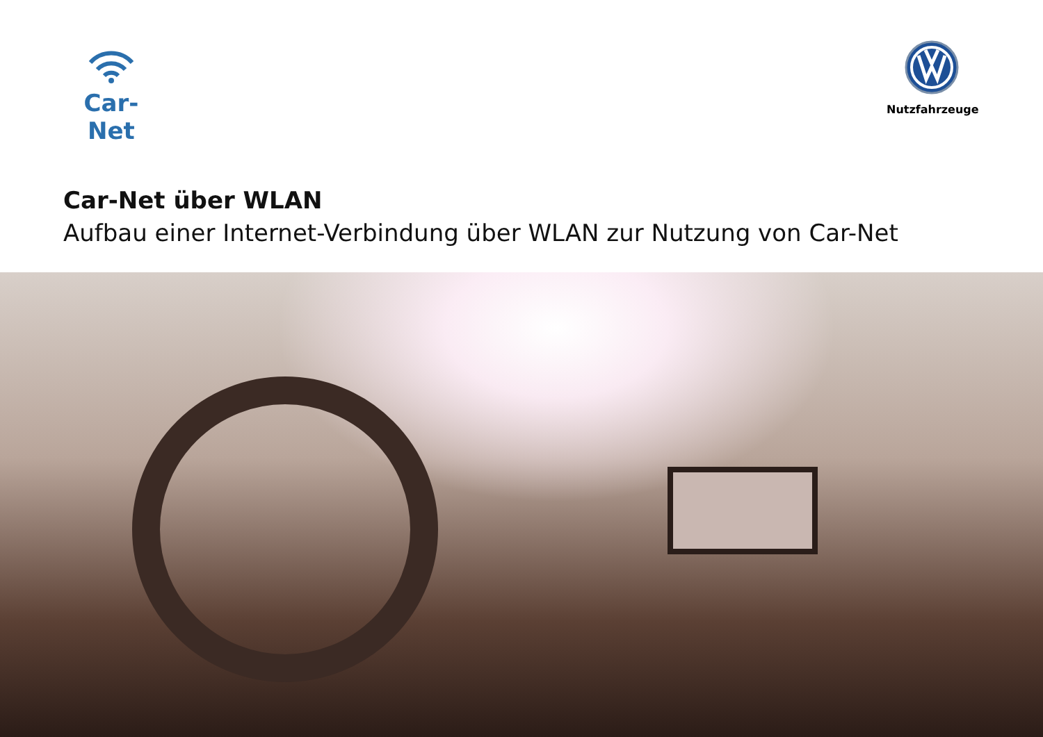Car-Net
Nutzfahrzeuge
Car-Net über WLAN
Aufbau einer Internet-Verbindung über WLAN zur Nutzung von Car-Net